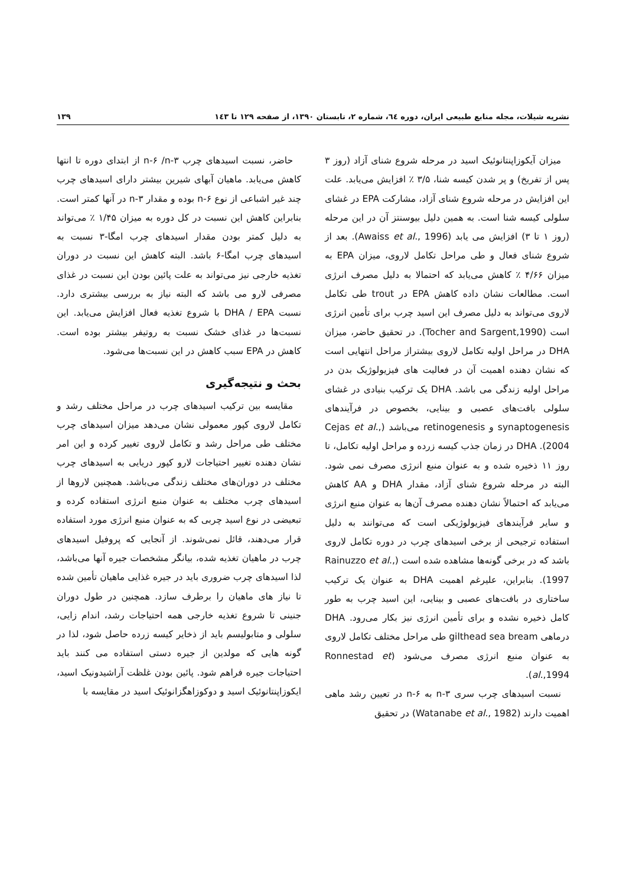نشریه شیلات، مجله منابع طبیعی ایران، دوره ٦٤، شماره ٢، تابستان ١٣٩٠، از صفحه ١٢٩ تا ١٤٣ ١٣٩
میزان آیکوزاپنتانوئیک اسید در مرحله شروع شنای آزاد (روز ۳ پس از تفریخ) و پر شدن کیسه شنا، ۳/۵ ٪ افزایش می‌یابد. علت این افزایش در مرحله شروع شنای آزاد، مشارکت EPA در غشای سلولی کیسه شنا است. به همین دلیل بیوسنتز آن در این مرحله (روز ۱ تا ۳) افزایش می یابد (Awaiss et al., 1996). بعد از شروع شنای فعال و طی مراحل تکامل لاروی، میزان EPA به میزان ۴/۶۶ ٪ کاهش می‌یابد که احتمالا به دلیل مصرف انرژی است. مطالعات نشان داده کاهش EPA در trout طی تکامل لاروی می‌تواند به دلیل مصرف این اسید چرب برای تأمین انرژی است (Tocher and Sargent,1990). در تحقیق حاضر، میزان DHA در مراحل اولیه تکامل لاروی بیشتراز مراحل انتهایی است که نشان دهنده اهمیت آن در فعالیت های فیزیولوژیک بدن در مراحل اولیه زندگی می باشد. DHA یک ترکیب بنیادی در غشای سلولی بافت‌های عصبی و بینایی، بخصوص در فرآیندهای synaptogenesis و retinogenesis می‌باشد (Cejas et al., 2004). DHA در زمان جذب کیسه زرده و مراحل اولیه تکامل، تا روز ۱۱ ذخیره شده و به عنوان منبع انرژی مصرف نمی شود. البته در مرحله شروع شنای آزاد، مقدار DHA و AA کاهش می‌یابد که احتمالاً نشان دهنده مصرف آن‌ها به عنوان منبع انرژی و سایر فرآیندهای فیزیولوژیکی است که می‌توانند به دلیل استفاده ترجیحی از برخی اسیدهای چرب در دوره تکامل لاروی باشد که در برخی گونه‌ها مشاهده شده است (Rainuzzo et al., 1997). بنابراین، علیرغم اهمیت DHA به عنوان یک ترکیب ساختاری در بافت‌های عصبی و بینایی، این اسید چرب به طور کامل ذخیره نشده و برای تأمین انرژی نیز بکار می‌رود. DHA درماهی gilthead sea bream طی مراحل مختلف تکامل لاروی به عنوان منبع انرژی مصرف می‌شود (Ronnestad et al.,1994).
نسبت اسیدهای چرب سری n-۳ به n-۶ در تعیین رشد ماهی اهمیت دارند (Watanabe et al., 1982) در تحقیق
حاضر، نسبت اسیدهای چرب n-۶ /n-۳ از ابتدای دوره تا انتها کاهش می‌یابد. ماهیان آبهای شیرین بیشتر دارای اسیدهای چرب چند غیر اشباعی از نوع n-۶ بوده و مقدار n-۳ در آنها کمتر است. بنابراین کاهش این نسبت در کل دوره به میزان ۱/۴۵ ٪ می‌تواند به دلیل کمتر بودن مقدار اسیدهای چرب امگا-۳ نسبت به اسیدهای چرب امگا-۶ باشد. البته کاهش این نسبت در دوران تغذیه خارجی نیز می‌تواند به علت پائین بودن این نسبت در غذای مصرفی لارو می باشد که البته نیاز به بررسی بیشتری دارد. نسبت DHA / EPA با شروع تغذیه فعال افزایش می‌یابد. این نسبت‌ها در غذای خشک نسبت به روتیفر بیشتر بوده است. کاهش در EPA سبب کاهش در این نسبت‌ها می‌شود.
بحث و نتیجه‌گیری
مقایسه بین ترکیب اسیدهای چرب در مراحل مختلف رشد و تکامل لاروی کپور معمولی نشان می‌دهد میزان اسیدهای چرب مختلف طی مراحل رشد و تکامل لاروی تغییر کرده و این امر نشان دهنده تغییر احتیاجات لارو کپور دریایی به اسیدهای چرب مختلف در دوران‌های مختلف زندگی می‌باشد. همچنین لاروها از اسیدهای چرب مختلف به عنوان منبع انرژی استفاده کرده و تبعیضی در نوع اسید چربی که به عنوان منبع انرژی مورد استفاده قرار می‌دهند، قائل نمی‌شوند. از آنجایی که پروفیل اسیدهای چرب در ماهیان تغذیه شده، بیانگر مشخصات جیره آنها می‌باشد، لذا اسیدهای چرب ضروری باید در جیره غذایی ماهیان تأمین شده تا نیاز های ماهیان را برطرف سازد. همچنین در طول دوران جنینی تا شروع تغذیه خارجی همه احتیاجات رشد، اندام زایی، سلولی و متابولیسم باید از ذخایر کیسه زرده حاصل شود، لذا در گونه هایی که مولدین از جیره دستی استفاده می کنند باید احتیاجات جیره فراهم شود. پائین بودن غلظت آراشیدونیک اسید، ایکوزاپنتانوئیک اسید و دوکوزاهگزانوئیک اسید در مقایسه با